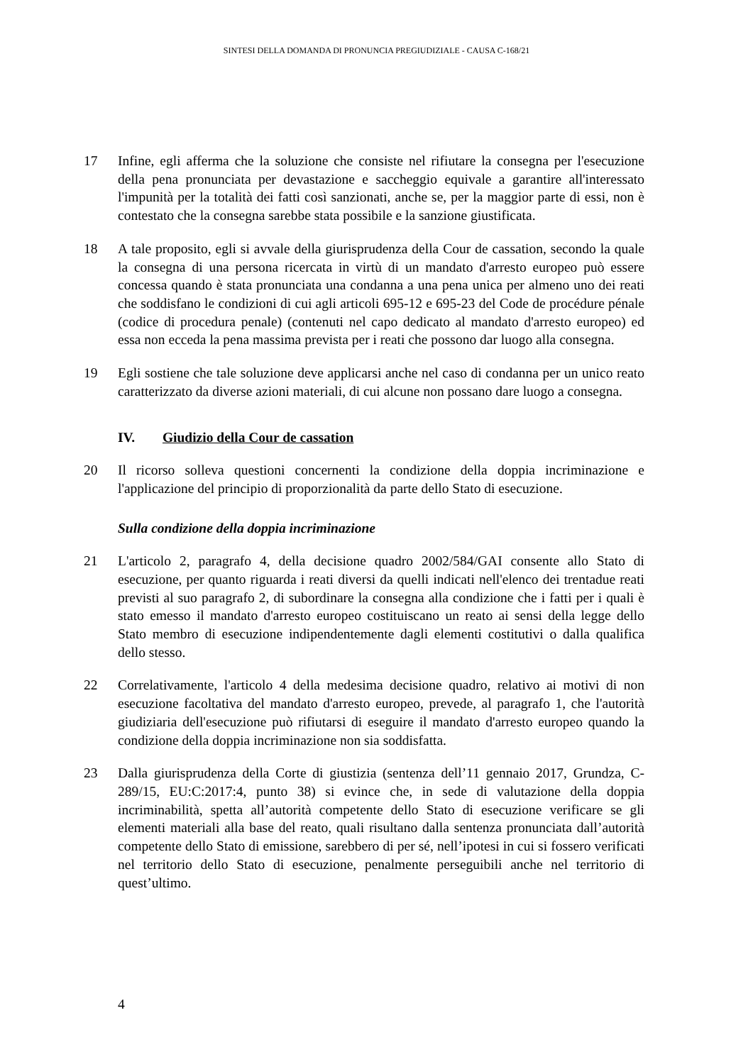SINTESI DELLA DOMANDA DI PRONUNCIA PREGIUDIZIALE - CAUSA C-168/21
17 Infine, egli afferma che la soluzione che consiste nel rifiutare la consegna per l'esecuzione della pena pronunciata per devastazione e saccheggio equivale a garantire all'interessato l'impunità per la totalità dei fatti così sanzionati, anche se, per la maggior parte di essi, non è contestato che la consegna sarebbe stata possibile e la sanzione giustificata.
18 A tale proposito, egli si avvale della giurisprudenza della Cour de cassation, secondo la quale la consegna di una persona ricercata in virtù di un mandato d'arresto europeo può essere concessa quando è stata pronunciata una condanna a una pena unica per almeno uno dei reati che soddisfano le condizioni di cui agli articoli 695-12 e 695-23 del Code de procédure pénale (codice di procedura penale) (contenuti nel capo dedicato al mandato d'arresto europeo) ed essa non ecceda la pena massima prevista per i reati che possono dar luogo alla consegna.
19 Egli sostiene che tale soluzione deve applicarsi anche nel caso di condanna per un unico reato caratterizzato da diverse azioni materiali, di cui alcune non possano dare luogo a consegna.
IV. Giudizio della Cour de cassation
20 Il ricorso solleva questioni concernenti la condizione della doppia incriminazione e l'applicazione del principio di proporzionalità da parte dello Stato di esecuzione.
Sulla condizione della doppia incriminazione
21 L'articolo 2, paragrafo 4, della decisione quadro 2002/584/GAI consente allo Stato di esecuzione, per quanto riguarda i reati diversi da quelli indicati nell'elenco dei trentadue reati previsti al suo paragrafo 2, di subordinare la consegna alla condizione che i fatti per i quali è stato emesso il mandato d'arresto europeo costituiscano un reato ai sensi della legge dello Stato membro di esecuzione indipendentemente dagli elementi costitutivi o dalla qualifica dello stesso.
22 Correlativamente, l'articolo 4 della medesima decisione quadro, relativo ai motivi di non esecuzione facoltativa del mandato d'arresto europeo, prevede, al paragrafo 1, che l'autorità giudiziaria dell'esecuzione può rifiutarsi di eseguire il mandato d'arresto europeo quando la condizione della doppia incriminazione non sia soddisfatta.
23 Dalla giurisprudenza della Corte di giustizia (sentenza dell’11 gennaio 2017, Grundza, C-289/15, EU:C:2017:4, punto 38) si evince che, in sede di valutazione della doppia incriminabilità, spetta all’autorità competente dello Stato di esecuzione verificare se gli elementi materiali alla base del reato, quali risultano dalla sentenza pronunciata dall’autorità competente dello Stato di emissione, sarebbero di per sé, nell’ipotesi in cui si fossero verificati nel territorio dello Stato di esecuzione, penalmente perseguibili anche nel territorio di quest’ultimo.
4